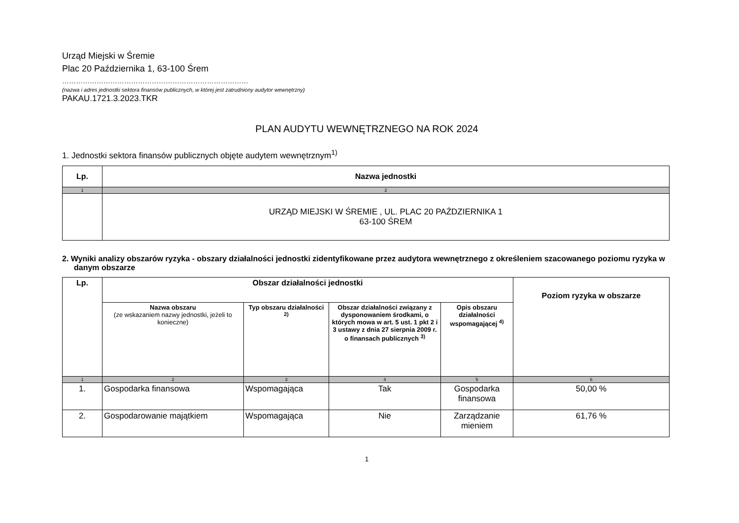Urząd Miejski w Śremie
Plac 20 Października 1, 63-100 Śrem
………………………………………………………………………
(nazwa i adres jednostki sektora finansów publicznych, w której jest zatrudniony audytor wewnętrzny)
PAKAU.1721.3.2023.TKR
PLAN AUDYTU WEWNĘTRZNEGO NA ROK 2024
1. Jednostki sektora finansów publicznych objęte audytem wewnętrznym<sup>1)</sup>
| Lp. | Nazwa jednostki |
| --- | --- |
| 1 | 2 |
| | URZĄD MIEJSKI W ŚREMIE , UL. PLAC 20 PAŹDZIERNIKA 1 63-100 ŚREM |
2. Wyniki analizy obszarów ryzyka - obszary działalności jednostki zidentyfikowane przez audytora wewnętrznego z określeniem szacowanego poziomu ryzyka w danym obszarze
| Lp. | Obszar działalności jednostki | | | | Poziom ryzyka w obszarze |
| --- | --- | --- | --- | --- | --- |
| | Nazwa obszaru (ze wskazaniem nazwy jednostki, jeżeli to konieczne) | Typ obszaru działalności <sup>2)</sup> | Obszar działalności związany z dysponowaniem środkami, o których mowa w art. 5 ust. 1 pkt 2 i 3 ustawy z dnia 27 sierpnia 2009 r. o finansach publicznych <sup>3)</sup> | Opis obszaru działalności wspomagającej <sup>4)</sup> | |
| 1 | 2 | 3 | 4 | 5 | 6 |
| 1. | Gospodarka finansowa | Wspomagająca | Tak | Gospodarka finansowa | 50,00 % |
| 2. | Gospodarowanie majątkiem | Wspomagająca | Nie | Zarządzanie mieniem | 61,76 % |
1